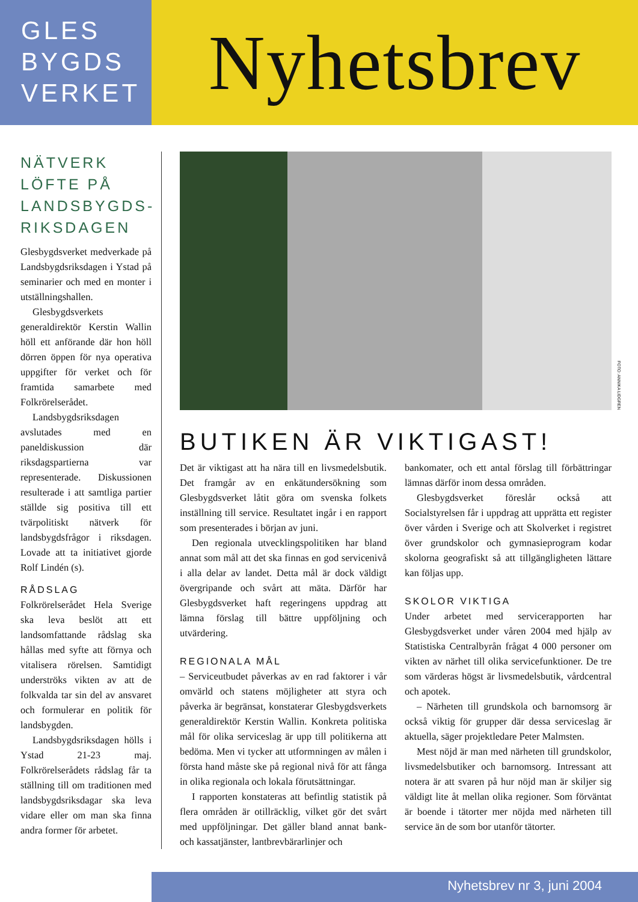GLES
BYGDS
VERKET
Nyhetsbrev
NÄTVERK LÖFTE PÅ LANDSBYGDS-RIKSDAGEN
Glesbygdsverket medverkade på Landsbygdsriksdagen i Ystad på seminarier och med en monter i utställningshallen.
Glesbygdsverkets generaldirektör Kerstin Wallin höll ett anförande där hon höll dörren öppen för nya operativa uppgifter för verket och för framtida samarbete med Folkrörelserådet.
Landsbygdsriksdagen avslutades med en paneldiskussion där riksdagspartierna var representerade. Diskussionen resulterade i att samtliga partier ställde sig positiva till ett tvärpolitiskt nätverk för landsbygdsfrågor i riksdagen. Lovade att ta initiativet gjorde Rolf Lindén (s).
RÅDSLAG
Folkrörelserådet Hela Sverige ska leva beslöt att ett landsomfattande rådslag ska hållas med syfte att förnya och vitalisera rörelsen. Samtidigt underströks vikten av att de folkvalda tar sin del av ansvaret och formulerar en politik för landsbygden.
Landsbygdsriksdagen hölls i Ystad 21-23 maj. Folkrörelserådets rådslag får ta ställning till om traditionen med landsbygdsriksdagar ska leva vidare eller om man ska finna andra former för arbetet.
FOTO: ANNIKA LIDGREN
BUTIKEN ÄR VIKTIGAST!
Det är viktigast att ha nära till en livsmedelsbutik. Det framgår av en enkätundersökning som Glesbygdsverket låtit göra om svenska folkets inställning till service. Resultatet ingår i en rapport som presenterades i början av juni.
Den regionala utvecklingspolitiken har bland annat som mål att det ska finnas en god servicenivå i alla delar av landet. Detta mål är dock väldigt övergripande och svårt att mäta. Därför har Glesbygdsverket haft regeringens uppdrag att lämna förslag till bättre uppföljning och utvärdering.
REGIONALA MÅL
– Serviceutbudet påverkas av en rad faktorer i vår omvärld och statens möjligheter att styra och påverka är begränsat, konstaterar Glesbygdsverkets generaldirektör Kerstin Wallin. Konkreta politiska mål för olika serviceslag är upp till politikerna att bedöma. Men vi tycker att utformningen av målen i första hand måste ske på regional nivå för att fånga in olika regionala och lokala förutsättningar.
I rapporten konstateras att befintlig statistik på flera områden är otillräcklig, vilket gör det svårt med uppföljningar. Det gäller bland annat bank- och kassatjänster, lantbrevbärarlinjer och
bankomater, och ett antal förslag till förbättringar lämnas därför inom dessa områden.
Glesbygdsverket föreslår också att Socialstyrelsen får i uppdrag att upprätta ett register över vården i Sverige och att Skolverket i registret över grundskolor och gymnasieprogram kodar skolorna geografiskt så att tillgängligheten lättare kan följas upp.
SKOLOR VIKTIGA
Under arbetet med servicerapporten har Glesbygdsverket under våren 2004 med hjälp av Statistiska Centralbyrån frågat 4 000 personer om vikten av närhet till olika servicefunktioner. De tre som värderas högst är livsmedelsbutik, vårdcentral och apotek.
– Närheten till grundskola och barnomsorg är också viktig för grupper där dessa serviceslag är aktuella, säger projektledare Peter Malmsten.
Mest nöjd är man med närheten till grundskolor, livsmedelsbutiker och barnomsorg. Intressant att notera är att svaren på hur nöjd man är skiljer sig väldigt lite åt mellan olika regioner. Som förväntat är boende i tätorter mer nöjda med närheten till service än de som bor utanför tätorter.
Nyhetsbrev nr 3, juni 2004